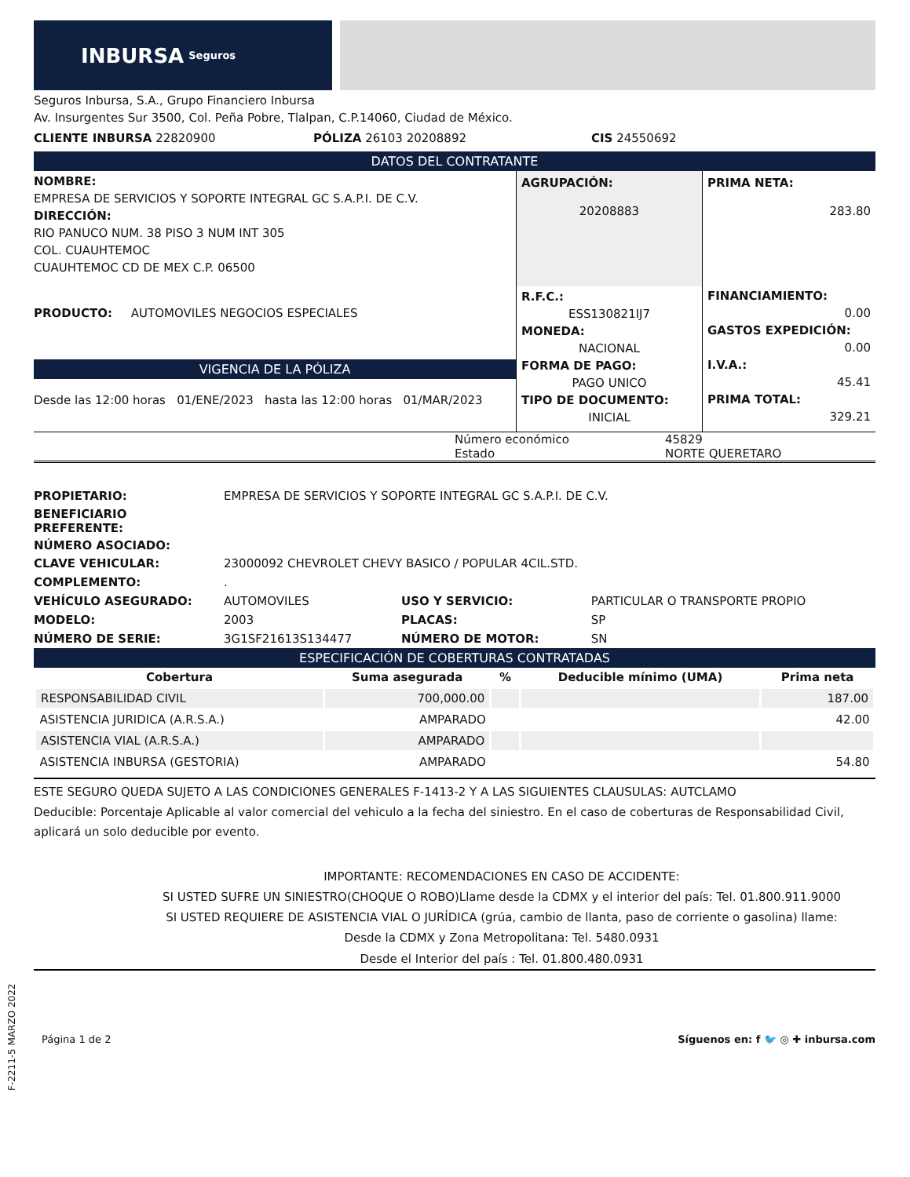INBURSA Seguros
Seguros Inbursa, S.A., Grupo Financiero Inbursa
Av. Insurgentes Sur 3500, Col. Peña Pobre, Tlalpan, C.P.14060, Ciudad de México.
CLIENTE INBURSA 22820900 PÓLIZA 26103 20208892 CIS 24550692
DATOS DEL CONTRATANTE
NOMBRE:
EMPRESA DE SERVICIOS Y SOPORTE INTEGRAL GC S.A.P.I. DE C.V.
DIRECCIÓN:
RIO PANUCO NUM. 38 PISO 3 NUM INT 305
COL. CUAUHTEMOC
CUAUHTEMOC CD DE MEX C.P. 06500
PRODUCTO: AUTOMOVILES NEGOCIOS ESPECIALES
VIGENCIA DE LA PÓLIZA
Desde las 12:00 horas 01/ENE/2023 hasta las 12:00 horas 01/MAR/2023
AGRUPACIÓN:
20208883
R.F.C.:
ESS130821IJ7
MONEDA:
NACIONAL
FORMA DE PAGO:
PAGO UNICO
TIPO DE DOCUMENTO:
INICIAL
PRIMA NETA:
283.80
FINANCIAMIENTO:
0.00
GASTOS EXPEDICIÓN:
0.00
I.V.A.:
45.41
PRIMA TOTAL:
329.21
Número económico 45829
Estado NORTE QUERETARO
| PROPIETARIO: | EMPRESA DE SERVICIOS Y SOPORTE INTEGRAL GC S.A.P.I. DE C.V. | | |
| BENEFICIARIO PREFERENTE: | | | |
| NÚMERO ASOCIADO: | | | |
| CLAVE VEHICULAR: | 23000092 CHEVROLET CHEVY BASICO / POPULAR 4CIL.STD. | | |
| COMPLEMENTO: | . | | |
| VEHÍCULO ASEGURADO: | AUTOMOVILES | USO Y SERVICIO: | PARTICULAR O TRANSPORTE PROPIO |
| MODELO: | 2003 | PLACAS: | SP |
| NÚMERO DE SERIE: | 3G1SF21613S134477 | NÚMERO DE MOTOR: | SN |
ESPECIFICACIÓN DE COBERTURAS CONTRATADAS
| Cobertura | Suma asegurada | % | Deducible mínimo (UMA) | Prima neta |
| --- | --- | --- | --- | --- |
| RESPONSABILIDAD CIVIL | 700,000.00 | | | 187.00 |
| ASISTENCIA JURIDICA (A.R.S.A.) | AMPARADO | | | 42.00 |
| ASISTENCIA VIAL (A.R.S.A.) | AMPARADO | | | |
| ASISTENCIA INBURSA (GESTORIA) | AMPARADO | | | 54.80 |
ESTE SEGURO QUEDA SUJETO A LAS CONDICIONES GENERALES F-1413-2 Y A LAS SIGUIENTES CLAUSULAS: AUTCLAMO
Deducible: Porcentaje Aplicable al valor comercial del vehiculo a la fecha del siniestro. En el caso de coberturas de Responsabilidad Civil, aplicará un solo deducible por evento.
IMPORTANTE: RECOMENDACIONES EN CASO DE ACCIDENTE:
SI USTED SUFRE UN SINIESTRO(CHOQUE O ROBO)Llame desde la CDMX y el interior del país: Tel. 01.800.911.9000
SI USTED REQUIERE DE ASISTENCIA VIAL O JURÍDICA (grúa, cambio de llanta, paso de corriente o gasolina) llame:
Desde la CDMX y Zona Metropolitana: Tel. 5480.0931
Desde el Interior del país : Tel. 01.800.480.0931
Página 1 de 2 Síguenos en: f 🐦 ◎ ✚ inbursa.com
F-2211-5 MARZO 2022